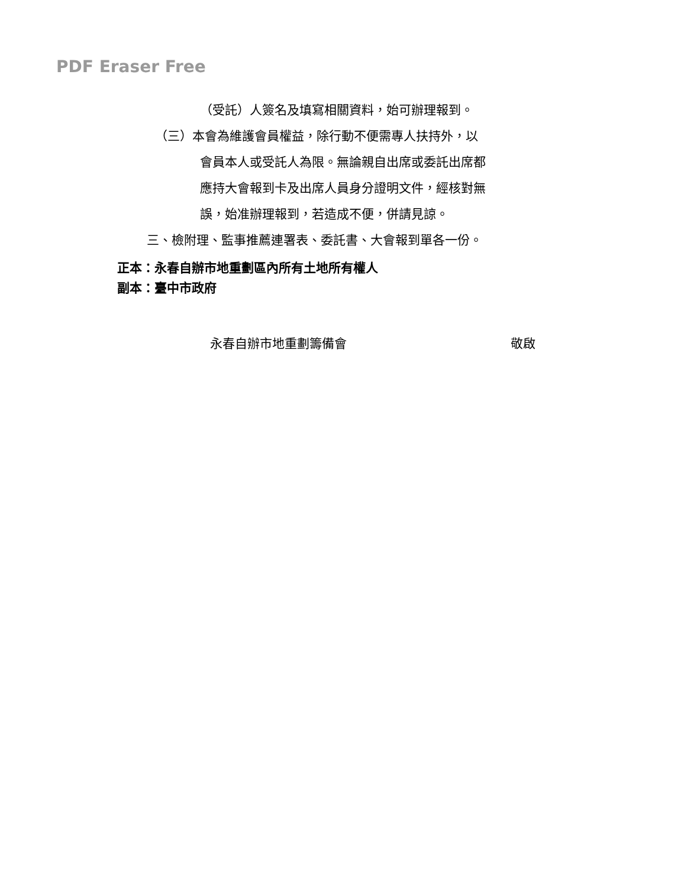PDF Eraser Free
（受託）人簽名及填寫相關資料，始可辦理報到。
（三）本會為維護會員權益，除行動不便需專人扶持外，以
會員本人或受託人為限。無論親自出席或委託出席都
應持大會報到卡及出席人員身分證明文件，經核對無
誤，始准辦理報到，若造成不便，併請見諒。
三、檢附理、監事推薦連署表、委託書、大會報到單各一份。
正本：永春自辦市地重劃區內所有土地所有權人
副本：臺中市政府
永春自辦市地重劃籌備會 敬啟